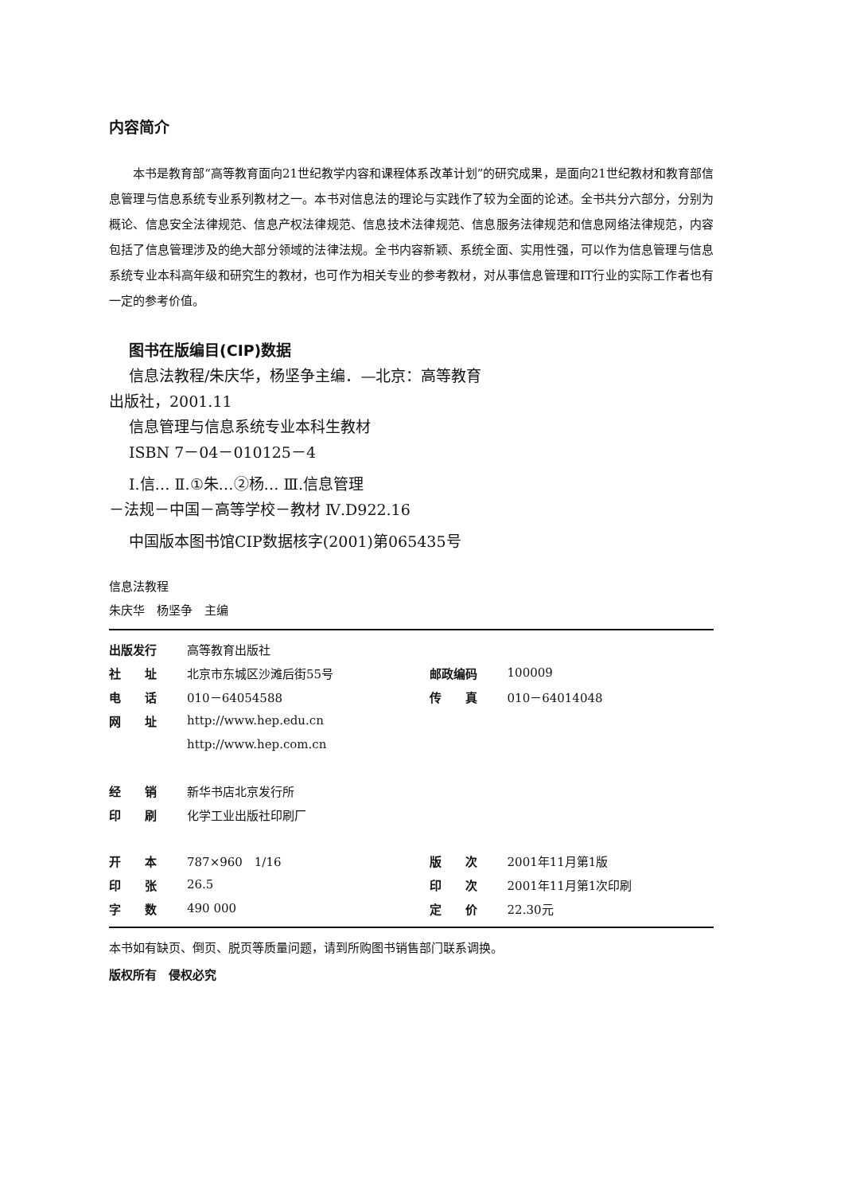内容简介
本书是教育部“高等教育面向21世纪教学内容和课程体系改革计划”的研究成果，是面向21世纪教材和教育部信息管理与信息系统专业系列教材之一。本书对信息法的理论与实践作了较为全面的论述。全书共分六部分，分别为概论、信息安全法律规范、信息产权法律规范、信息技术法律规范、信息服务法律规范和信息网络法律规范，内容包括了信息管理涉及的绝大部分领域的法律法规。全书内容新颖、系统全面、实用性强，可以作为信息管理与信息系统专业本科高年级和研究生的教材，也可作为相关专业的参考教材，对从事信息管理和IT行业的实际工作者也有一定的参考价值。
图书在版编目(CIP)数据
信息法教程/朱庆华，杨坚争主编．—北京：高等教育
出版社，2001.11
信息管理与信息系统专业本科生教材
ISBN 7－04－010125－4
Ⅰ.信… Ⅱ.①朱…②杨… Ⅲ.信息管理
－法规－中国－高等学校－教材 Ⅳ.D922.16
中国版本图书馆CIP数据核字(2001)第065435号
信息法教程
朱庆华　杨坚争　主编
| 出版发行 | 高等教育出版社 | | |
| 社 址 | 北京市东城区沙滩后街55号 | 邮政编码 | 100009 |
| 电 话 | 010－64054588 | 传 真 | 010－64014048 |
| 网 址 | http://www.hep.edu.cn | | |
| | http://www.hep.com.cn | | |
| 经 销 | 新华书店北京发行所 | | |
| 印 刷 | 化学工业出版社印刷厂 | | |
| 开 本 | 787×960 1/16 | 版 次 | 2001年11月第1版 |
| 印 张 | 26.5 | 印 次 | 2001年11月第1次印刷 |
| 字 数 | 490 000 | 定 价 | 22.30元 |
本书如有缺页、倒页、脱页等质量问题，请到所购图书销售部门联系调换。
版权所有　侵权必究